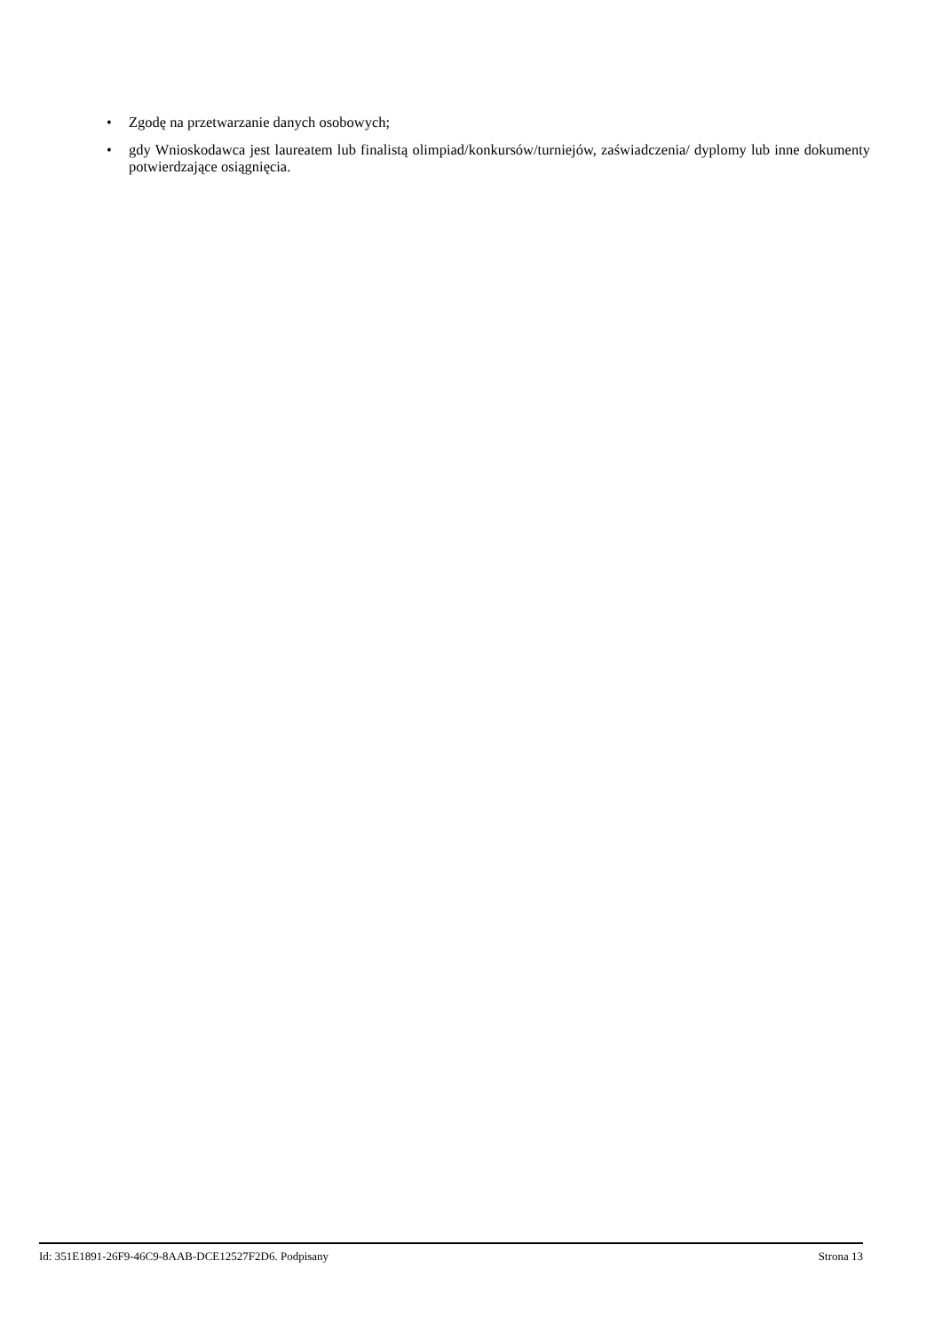• Zgodę na przetwarzanie danych osobowych;
• gdy Wnioskodawca jest laureatem lub finalistą olimpiad/konkursów/turniejów, zaświadczenia/ dyplomy lub inne dokumenty potwierdzające osiągnięcia.
Id: 351E1891-26F9-46C9-8AAB-DCE12527F2D6. Podpisany Strona 13